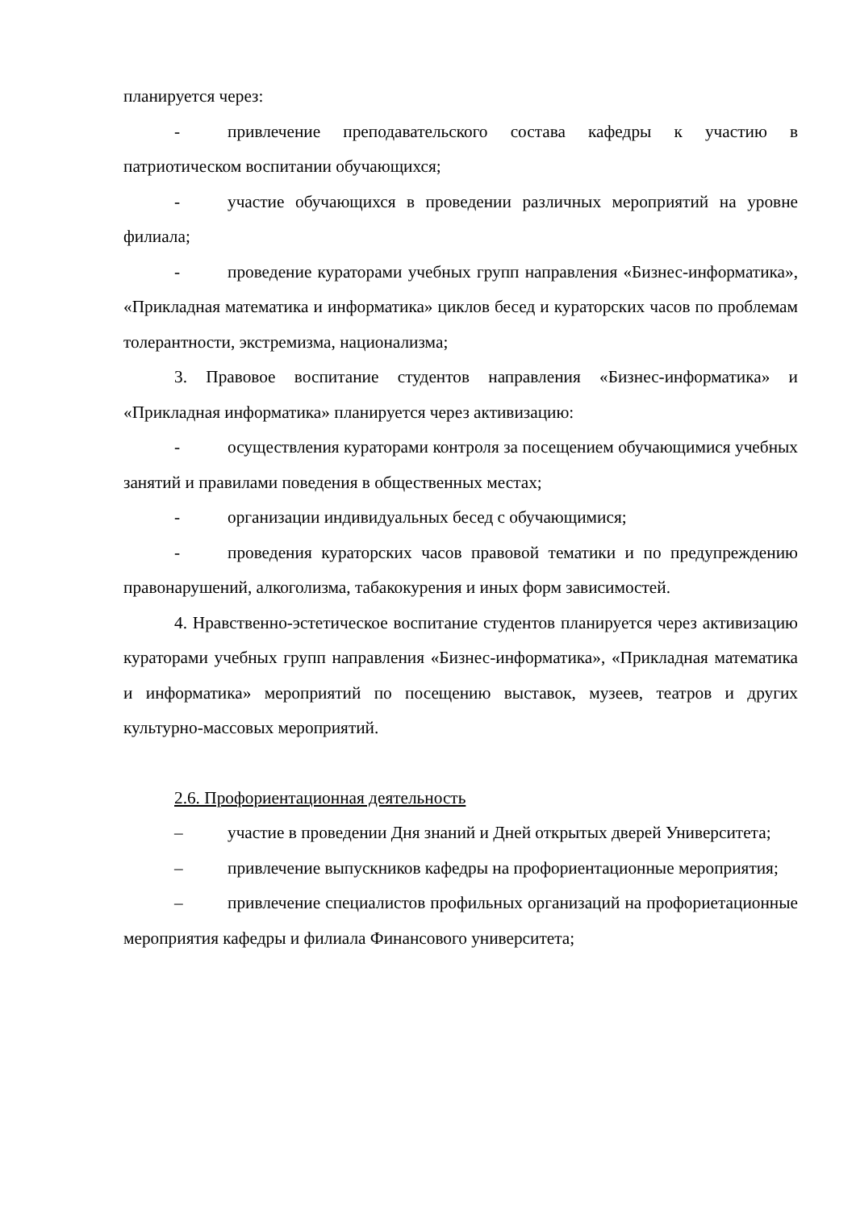планируется через:
- привлечение преподавательского состава кафедры к участию в патриотическом воспитании обучающихся;
- участие обучающихся в проведении различных мероприятий на уровне филиала;
- проведение кураторами учебных групп направления «Бизнес-информатика», «Прикладная математика и информатика» циклов бесед и кураторских часов по проблемам толерантности, экстремизма, национализма;
3. Правовое воспитание студентов направления «Бизнес-информатика» и «Прикладная информатика» планируется через активизацию:
- осуществления кураторами контроля за посещением обучающимися учебных занятий и правилами поведения в общественных местах;
- организации индивидуальных бесед с обучающимися;
- проведения кураторских часов правовой тематики и по предупреждению правонарушений, алкоголизма, табакокурения и иных форм зависимостей.
4. Нравственно-эстетическое воспитание студентов планируется через активизацию кураторами учебных групп направления «Бизнес-информатика», «Прикладная математика и информатика» мероприятий по посещению выставок, музеев, театров и других культурно-массовых мероприятий.
2.6. Профориентационная деятельность
– участие в проведении Дня знаний и Дней открытых дверей Университета;
– привлечение выпускников кафедры на профориентационные мероприятия;
– привлечение специалистов профильных организаций на профориетационные мероприятия кафедры и филиала Финансового университета;